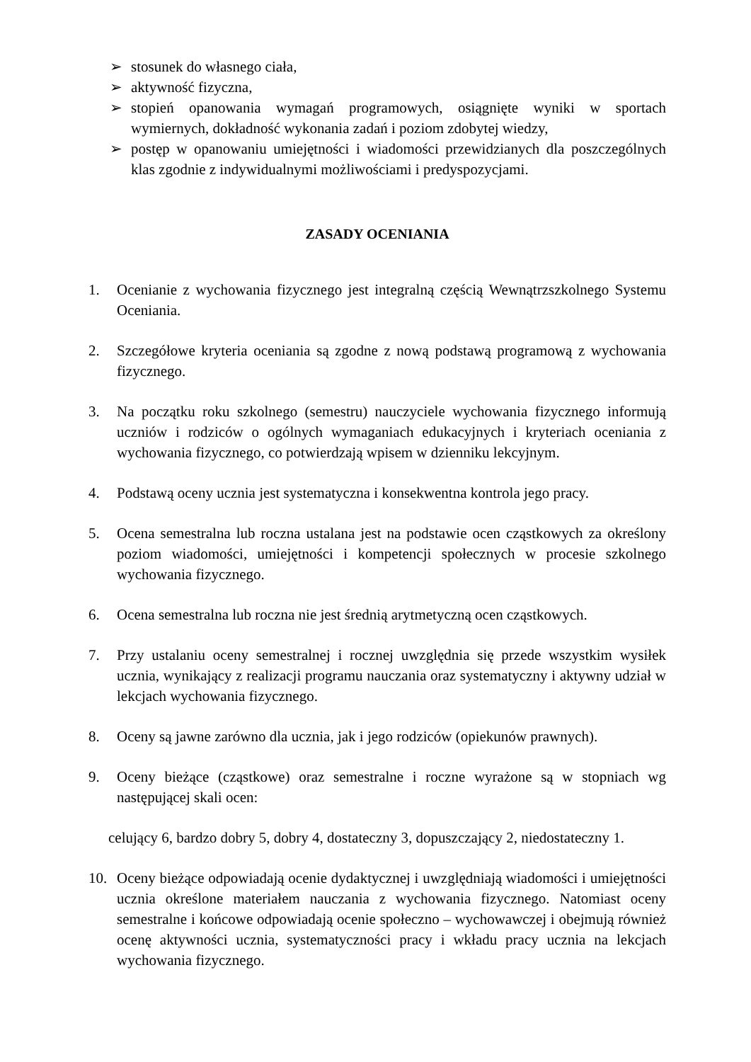➢ stosunek do własnego ciała,
➢ aktywność fizyczna,
➢ stopień opanowania wymagań programowych, osiągnięte wyniki w sportach wymiernych, dokładność wykonania zadań i poziom zdobytej wiedzy,
➢ postęp w opanowaniu umiejętności i wiadomości przewidzianych dla poszczególnych klas zgodnie z indywidualnymi możliwościami i predyspozycjami.
ZASADY OCENIANIA
1. Ocenianie z wychowania fizycznego jest integralną częścią Wewnątrzszkolnego Systemu Oceniania.
2. Szczegółowe kryteria oceniania są zgodne z nową podstawą programową z wychowania fizycznego.
3. Na początku roku szkolnego (semestru) nauczyciele wychowania fizycznego informują uczniów i rodziców o ogólnych wymaganiach edukacyjnych i kryteriach oceniania z wychowania fizycznego, co potwierdzają wpisem w dzienniku lekcyjnym.
4. Podstawą oceny ucznia jest systematyczna i konsekwentna kontrola jego pracy.
5. Ocena semestralna lub roczna ustalana jest na podstawie ocen cząstkowych za określony poziom wiadomości, umiejętności i kompetencji społecznych w procesie szkolnego wychowania fizycznego.
6. Ocena semestralna lub roczna nie jest średnią arytmetyczną ocen cząstkowych.
7. Przy ustalaniu oceny semestralnej i rocznej uwzględnia się przede wszystkim wysiłek ucznia, wynikający z realizacji programu nauczania oraz systematyczny i aktywny udział w lekcjach wychowania fizycznego.
8. Oceny są jawne zarówno dla ucznia, jak i jego rodziców (opiekunów prawnych).
9. Oceny bieżące (cząstkowe) oraz semestralne i roczne wyrażone są w stopniach wg następującej skali ocen:
celujący 6, bardzo dobry 5, dobry 4, dostateczny 3, dopuszczający 2, niedostateczny 1.
10. Oceny bieżące odpowiadają ocenie dydaktycznej i uwzględniają wiadomości i umiejętności ucznia określone materiałem nauczania z wychowania fizycznego. Natomiast oceny semestralne i końcowe odpowiadają ocenie społeczno – wychowawczej i obejmują również ocenę aktywności ucznia, systematyczności pracy i wkładu pracy ucznia na lekcjach wychowania fizycznego.